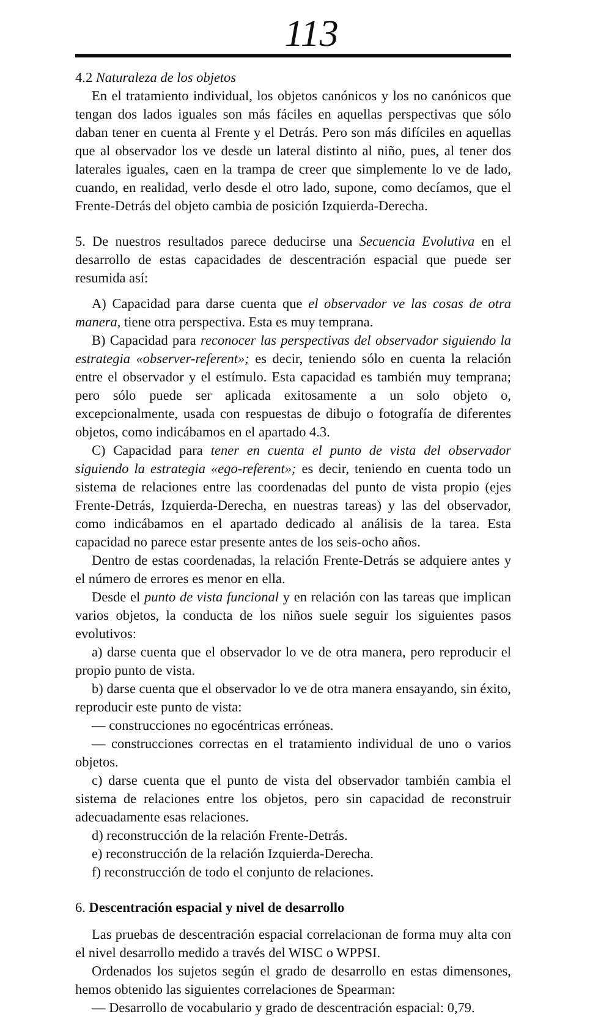113
4.2 Naturaleza de los objetos
En el tratamiento individual, los objetos canónicos y los no canónicos que tengan dos lados iguales son más fáciles en aquellas perspectivas que sólo daban tener en cuenta al Frente y el Detrás. Pero son más difíciles en aquellas que al observador los ve desde un lateral distinto al niño, pues, al tener dos laterales iguales, caen en la trampa de creer que simplemente lo ve de lado, cuando, en realidad, verlo desde el otro lado, supone, como decíamos, que el Frente-Detrás del objeto cambia de posición Izquierda-Derecha.
5. De nuestros resultados parece deducirse una Secuencia Evolutiva en el desarrollo de estas capacidades de descentración espacial que puede ser resumida así:
A) Capacidad para darse cuenta que el observador ve las cosas de otra manera, tiene otra perspectiva. Esta es muy temprana.
B) Capacidad para reconocer las perspectivas del observador siguiendo la estrategia «observer-referent»; es decir, teniendo sólo en cuenta la relación entre el observador y el estímulo. Esta capacidad es también muy temprana; pero sólo puede ser aplicada exitosamente a un solo objeto o, excepcionalmente, usada con respuestas de dibujo o fotografía de diferentes objetos, como indicábamos en el apartado 4.3.
C) Capacidad para tener en cuenta el punto de vista del observador siguiendo la estrategia «ego-referent»; es decir, teniendo en cuenta todo un sistema de relaciones entre las coordenadas del punto de vista propio (ejes Frente-Detrás, Izquierda-Derecha, en nuestras tareas) y las del observador, como indicábamos en el apartado dedicado al análisis de la tarea. Esta capacidad no parece estar presente antes de los seis-ocho años.
Dentro de estas coordenadas, la relación Frente-Detrás se adquiere antes y el número de errores es menor en ella.
Desde el punto de vista funcional y en relación con las tareas que implican varios objetos, la conducta de los niños suele seguir los siguientes pasos evolutivos:
a) darse cuenta que el observador lo ve de otra manera, pero reproducir el propio punto de vista.
b) darse cuenta que el observador lo ve de otra manera ensayando, sin éxito, reproducir este punto de vista:
— construcciones no egocéntricas erróneas.
— construcciones correctas en el tratamiento individual de uno o varios objetos.
c) darse cuenta que el punto de vista del observador también cambia el sistema de relaciones entre los objetos, pero sin capacidad de reconstruir adecuadamente esas relaciones.
d) reconstrucción de la relación Frente-Detrás.
e) reconstrucción de la relación Izquierda-Derecha.
f) reconstrucción de todo el conjunto de relaciones.
6. Descentración espacial y nivel de desarrollo
Las pruebas de descentración espacial correlacionan de forma muy alta con el nivel desarrollo medido a través del WISC o WPPSI.
Ordenados los sujetos según el grado de desarrollo en estas dimensones, hemos obtenido las siguientes correlaciones de Spearman:
— Desarrollo de vocabulario y grado de descentración espacial: 0,79.